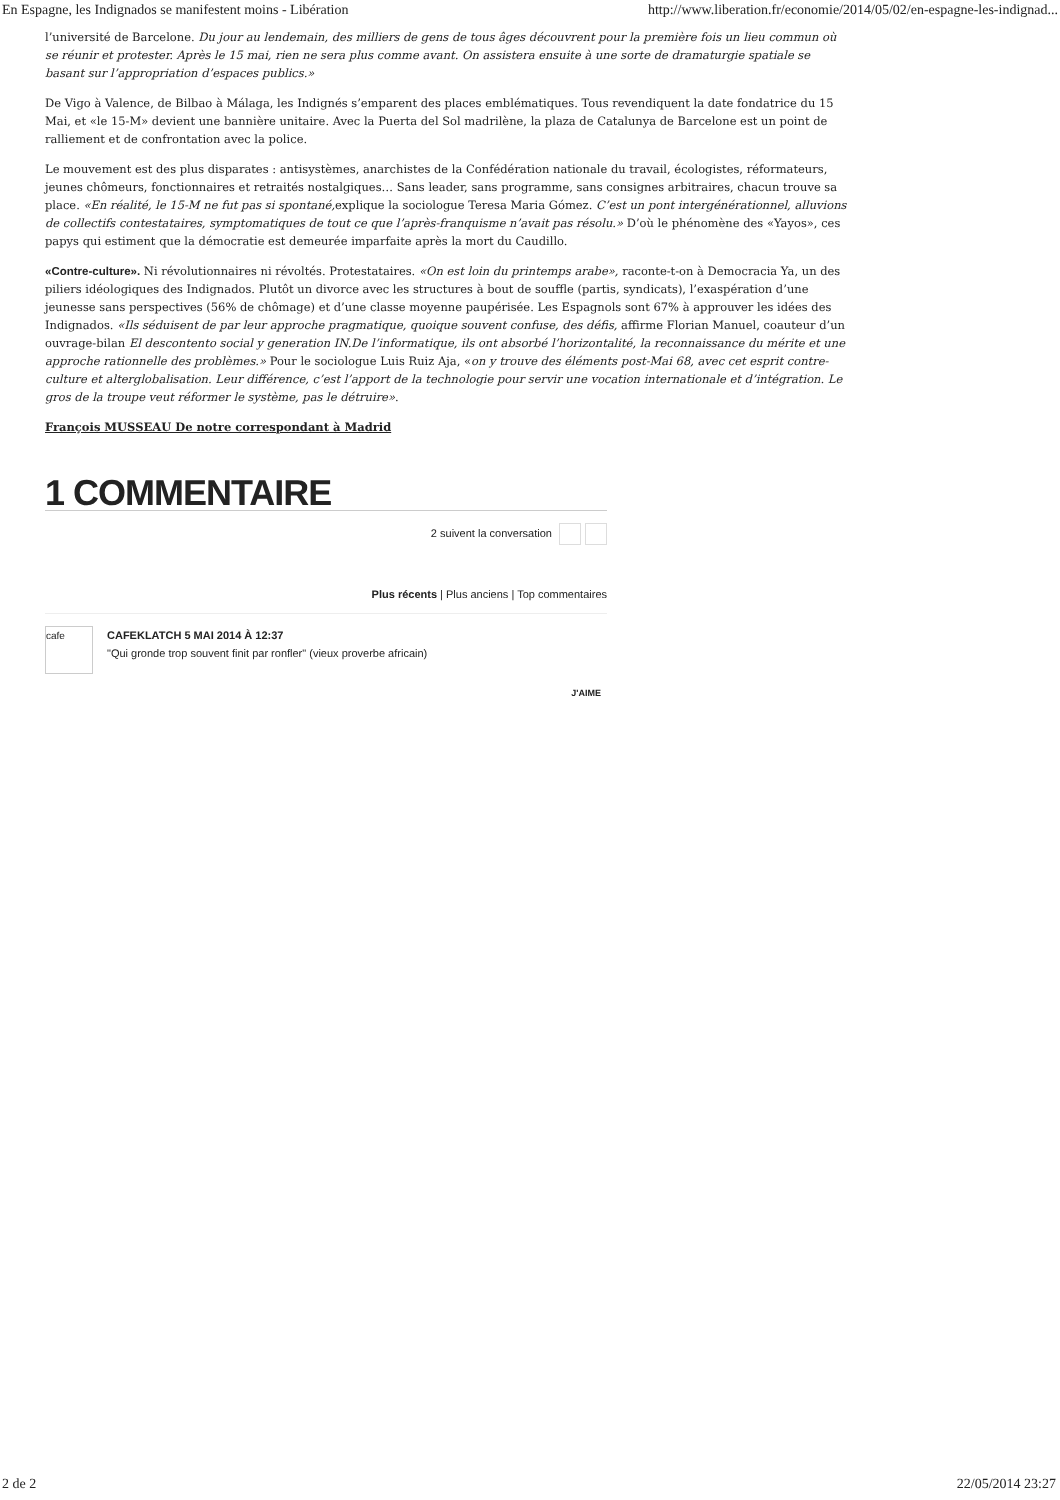En Espagne, les Indignados se manifestent moins - Libération http://www.liberation.fr/economie/2014/05/02/en-espagne-les-indignad...
l’université de Barcelone. Du jour au lendemain, des milliers de gens de tous âges découvrent pour la première fois un lieu commun où se réunir et protester. Après le 15 mai, rien ne sera plus comme avant. On assistera ensuite à une sorte de dramaturgie spatiale se basant sur l’appropriation d’espaces publics.»
De Vigo à Valence, de Bilbao à Málaga, les Indignés s’emparent des places emblématiques. Tous revendiquent la date fondatrice du 15 Mai, et «le 15-M» devient une bannière unitaire. Avec la Puerta del Sol madrilène, la plaza de Catalunya de Barcelone est un point de ralliement et de confrontation avec la police.
Le mouvement est des plus disparates : antisystèmes, anarchistes de la Confédération nationale du travail, écologistes, réformateurs, jeunes chômeurs, fonctionnaires et retraités nostalgiques… Sans leader, sans programme, sans consignes arbitraires, chacun trouve sa place. «En réalité, le 15-M ne fut pas si spontané, explique la sociologue Teresa Maria Gómez. C’est un pont intergénérationnel, alluvions de collectifs contestataires, symptomatiques de tout ce que l’après-franquisme n’avait pas résolu.» D’où le phénomène des «Yayos», ces papys qui estiment que la démocratie est demeurée imparfaite après la mort du Caudillo.
«Contre-culture». Ni révolutionnaires ni révoltés. Protestataires. «On est loin du printemps arabe», raconte-t-on à Democracia Ya, un des piliers idéologiques des Indignados. Plutôt un divorce avec les structures à bout de souffle (partis, syndicats), l’exaspération d’une jeunesse sans perspectives (56% de chômage) et d’une classe moyenne paupérisée. Les Espagnols sont 67% à approuver les idées des Indignados. «Ils séduisent de par leur approche pragmatique, quoique souvent confuse, des défis, affirme Florian Manuel, coauteur d’un ouvrage-bilan El descontento social y generation IN.De l’informatique, ils ont absorbé l’horizontalité, la reconnaissance du mérite et une approche rationnelle des problèmes.» Pour le sociologue Luis Ruiz Aja, «on y trouve des éléments post-Mai 68, avec cet esprit contre-culture et alterglobalisation. Leur différence, c’est l’apport de la technologie pour servir une vocation internationale et d’intégration. Le gros de la troupe veut réformer le système, pas le détruire».
François MUSSEAU De notre correspondant à Madrid
1 COMMENTAIRE
2 suivent la conversation
Plus récents | Plus anciens | Top commentaires
cafe
CAFEKLATCH 5 MAI 2014 À 12:37
"Qui gronde trop souvent finit par ronfler" (vieux proverbe africain)
J'AIME
2 de 2 22/05/2014 23:27